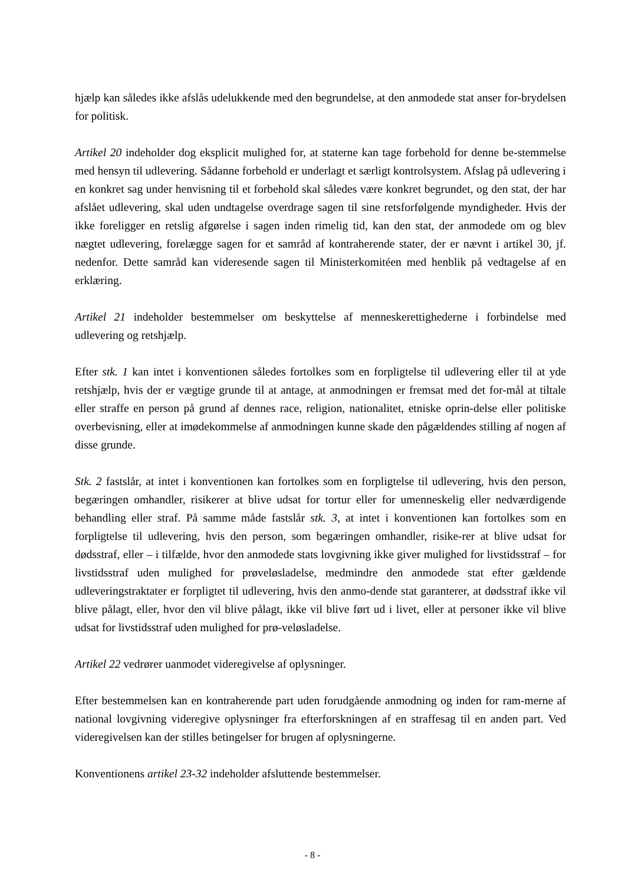hjælp kan således ikke afslås udelukkende med den begrundelse, at den anmodede stat anser for-brydelsen for politisk.
Artikel 20 indeholder dog eksplicit mulighed for, at staterne kan tage forbehold for denne be-stemmelse med hensyn til udlevering. Sådanne forbehold er underlagt et særligt kontrolsystem. Afslag på udlevering i en konkret sag under henvisning til et forbehold skal således være konkret begrundet, og den stat, der har afslået udlevering, skal uden undtagelse overdrage sagen til sine retsforfølgende myndigheder. Hvis der ikke foreligger en retslig afgørelse i sagen inden rimelig tid, kan den stat, der anmodede om og blev nægtet udlevering, forelægge sagen for et samråd af kontraherende stater, der er nævnt i artikel 30, jf. nedenfor. Dette samråd kan videresende sagen til Ministerkomitéen med henblik på vedtagelse af en erklæring.
Artikel 21 indeholder bestemmelser om beskyttelse af menneskerettighederne i forbindelse med udlevering og retshjælp.
Efter stk. 1 kan intet i konventionen således fortolkes som en forpligtelse til udlevering eller til at yde retshjælp, hvis der er vægtige grunde til at antage, at anmodningen er fremsat med det for-mål at tiltale eller straffe en person på grund af dennes race, religion, nationalitet, etniske oprin-delse eller politiske overbevisning, eller at imødekommelse af anmodningen kunne skade den pågældendes stilling af nogen af disse grunde.
Stk. 2 fastslår, at intet i konventionen kan fortolkes som en forpligtelse til udlevering, hvis den person, begæringen omhandler, risikerer at blive udsat for tortur eller for umenneskelig eller nedværdigende behandling eller straf. På samme måde fastslår stk. 3, at intet i konventionen kan fortolkes som en forpligtelse til udlevering, hvis den person, som begæringen omhandler, risike-rer at blive udsat for dødsstraf, eller – i tilfælde, hvor den anmodede stats lovgivning ikke giver mulighed for livstidsstraf – for livstidsstraf uden mulighed for prøveløsladelse, medmindre den anmodede stat efter gældende udleveringstraktater er forpligtet til udlevering, hvis den anmo-dende stat garanterer, at dødsstraf ikke vil blive pålagt, eller, hvor den vil blive pålagt, ikke vil blive ført ud i livet, eller at personer ikke vil blive udsat for livstidsstraf uden mulighed for prø-veløsladelse.
Artikel 22 vedrører uanmodet videregivelse af oplysninger.
Efter bestemmelsen kan en kontraherende part uden forudgående anmodning og inden for ram-merne af national lovgivning videregive oplysninger fra efterforskningen af en straffesag til en anden part. Ved videregivelsen kan der stilles betingelser for brugen af oplysningerne.
Konventionens artikel 23-32 indeholder afsluttende bestemmelser.
- 8 -